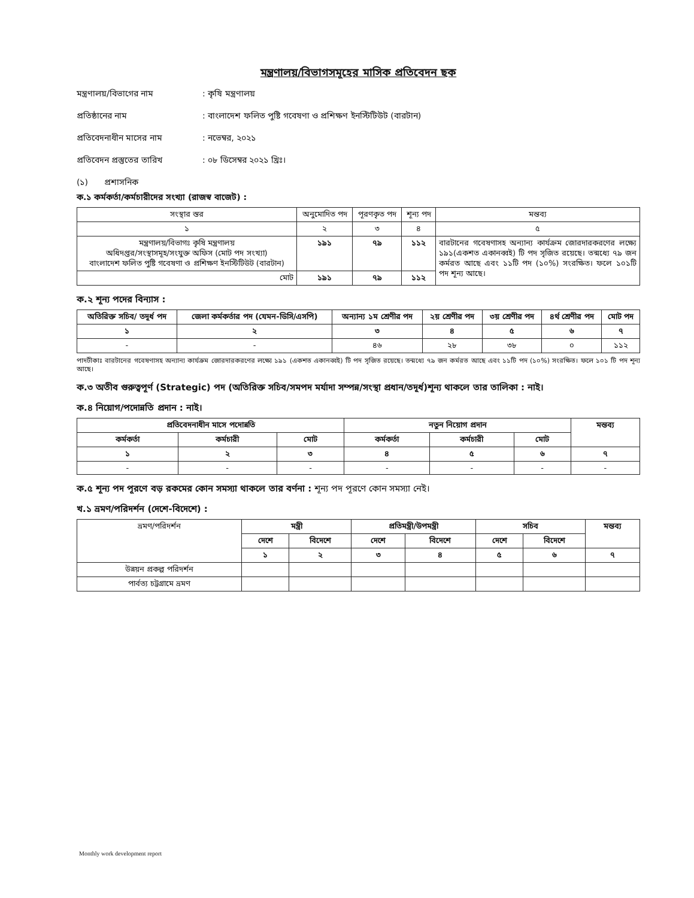মন্ত্রণালয়/বিভাগসমূহের মাসিক প্রতিবেদন ছক
মন্ত্রণালয়/বিভাগের নাম: কৃষি মন্ত্রণালয়
প্রতিষ্ঠানের নাম: বাংলাদেশ ফলিত পুষ্টি গবেষণা ও প্রশিক্ষণ ইনস্টিটিউট (বারটান)
প্রতিবেদনাধীন মাসের নাম: নভেম্বর, ২০২১
প্রতিবেদন প্রস্তুতের তারিখ: ০৮ ডিসেম্বর ২০২১ খ্রিঃ।
(১) প্রশাসনিক
ক.১ কর্মকর্তা/কর্মচারীদের সংখ্যা (রাজস্ব বাজেট) :
| সংস্থার স্তর | অনুমোদিত পদ | পূরণকৃত পদ | শূন্য পদ | মন্তব্য |
| ১ | ২ | ৩ | ৪ | ৫ |
| মন্ত্রণালয়/বিভাগঃ কৃষি মন্ত্রণালয় অধিদপ্তর/সংস্থাসমূহ/সংযুক্ত অফিস (মোট পদ সংখ্যা) বাংলাদেশ ফলিত পুষ্টি গবেষণা ও প্রশিক্ষণ ইনস্টিটিউট (বারটান) | ১৯১ | ৭৯ | ১১২ | বারটানের গবেষণাসহ অন্যান্য কার্যক্রম জোরদারকরণের লক্ষ্যে ১৯১(একশত একানব্বই) টি পদ সৃজিত রয়েছে। তন্মধ্যে ৭৯ জন কর্মরত আছে এবং ১১টি পদ (১০%) সংরক্ষিত। ফলে ১০১টি পদ শূন্য আছে। |
| মোট | ১৯১ | ৭৯ | ১১২ | |
ক.২ শূন্য পদের বিন্যাস :
| অতিরিক্ত সচিব/ তদূর্ধ পদ | জেলা কর্মকর্তার পদ (যেমন-ডিসি/এসপি) | অন্যান্য ১ম শ্রেণীর পদ | ২য় শ্রেণীর পদ | ৩য় শ্রেণীর পদ | ৪র্থ শ্রেণীর পদ | মোট পদ |
| --- | --- | --- | --- | --- | --- | --- |
| ১ | ২ | ৩ | ৪ | ৫ | ৬ | ৭ |
| - | - | ৪৬ | ২৮ | ৩৮ | ০ | ১১২ |
পাদটীকাঃ বারটানের গবেষণাসহ অন্যান্য কার্যক্রম জোরদারকরণের লক্ষ্যে ১৯১ (একশত একানব্বই) টি পদ সৃজিত রয়েছে। তন্মধ্যে ৭৯ জন কর্মরত আছে এবং ১১টি পদ (১০%) সংরক্ষিত। ফলে ১০১ টি পদ শূন্য আছে।
ক.৩ অতীব গুরুত্বপূর্ণ (Strategic) পদ (অতিরিক্ত সচিব/সমপদ মর্যাদা সম্পন্ন/সংস্থা প্রধান/তদূর্ধ)শূন্য থাকলে তার তালিকা : নাই।
ক.৪ নিয়োগ/পদোন্নতি প্রদান : নাই।
| প্রতিবেদনাধীন মাসে পদোন্নতি | | | নতুন নিয়োগ প্রদান | | | মন্তব্য |
| --- | --- | --- | --- | --- | --- | --- |
| কর্মকর্তা | কর্মচারী | মোট | কর্মকর্তা | কর্মচারী | মোট | |
| ১ | ২ | ৩ | ৪ | ৫ | ৬ | ৭ |
| - | - | - | - | - | - | - |
ক.৫ শূন্য পদ পূরণে বড় রকমের কোন সমস্যা থাকলে তার বর্ণনা : শূন্য পদ পূরণে কোন সমস্যা নেই।
খ.১ ভ্রমণ/পরিদর্শন (দেশে-বিদেশে) :
| ভ্রমণ/পরিদর্শন | মন্ত্রী | | প্রতিমন্ত্রী/উপমন্ত্রী | | সচিব | | মন্তব্য |
| | দেশে | বিদেশে | দেশে | বিদেশে | দেশে | বিদেশে | |
| | ১ | ২ | ৩ | ৪ | ৫ | ৬ | ৭ |
| উন্নয়ন প্রকল্প পরিদর্শন | | | | | | | |
| পার্বত্য চট্টগ্রামে ভ্রমণ | | | | | | | |
Monthly work development report